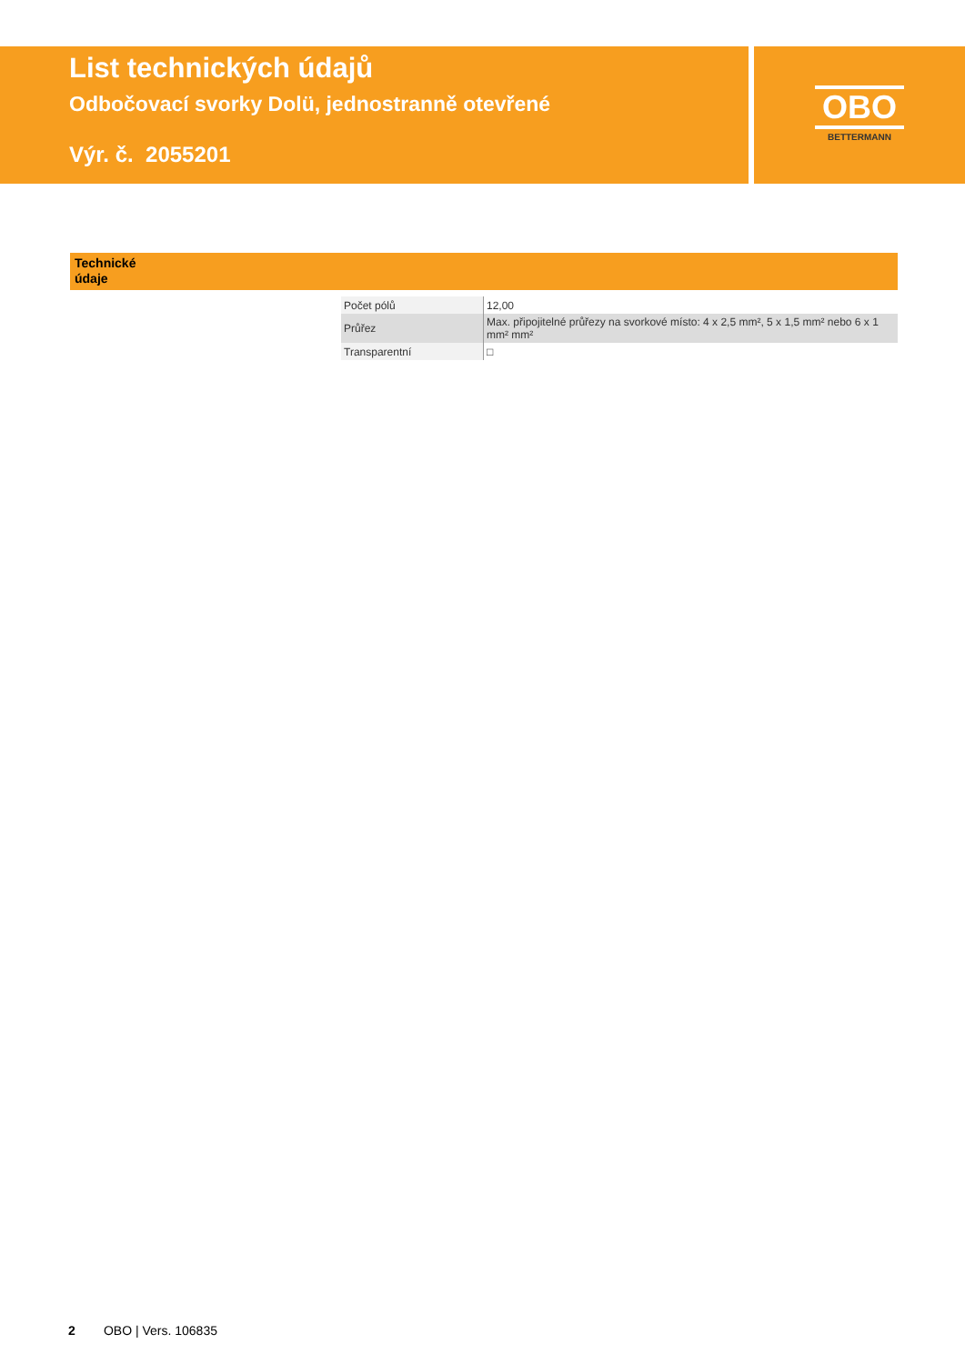List technických údajů
Odbočovací svorky Dolü, jednostranně otevřené
Výr. č. 2055201
OBO
BETTERMANN
Technické
údaje
| Počet pólů | 12,00 |
| Průřez | Max. připojitelné průřezy na svorkové místo: 4 x 2,5 mm², 5 x 1,5 mm² nebo 6 x 1 mm² mm² |
| Transparentní | □ |
2 OBO | Vers. 106835